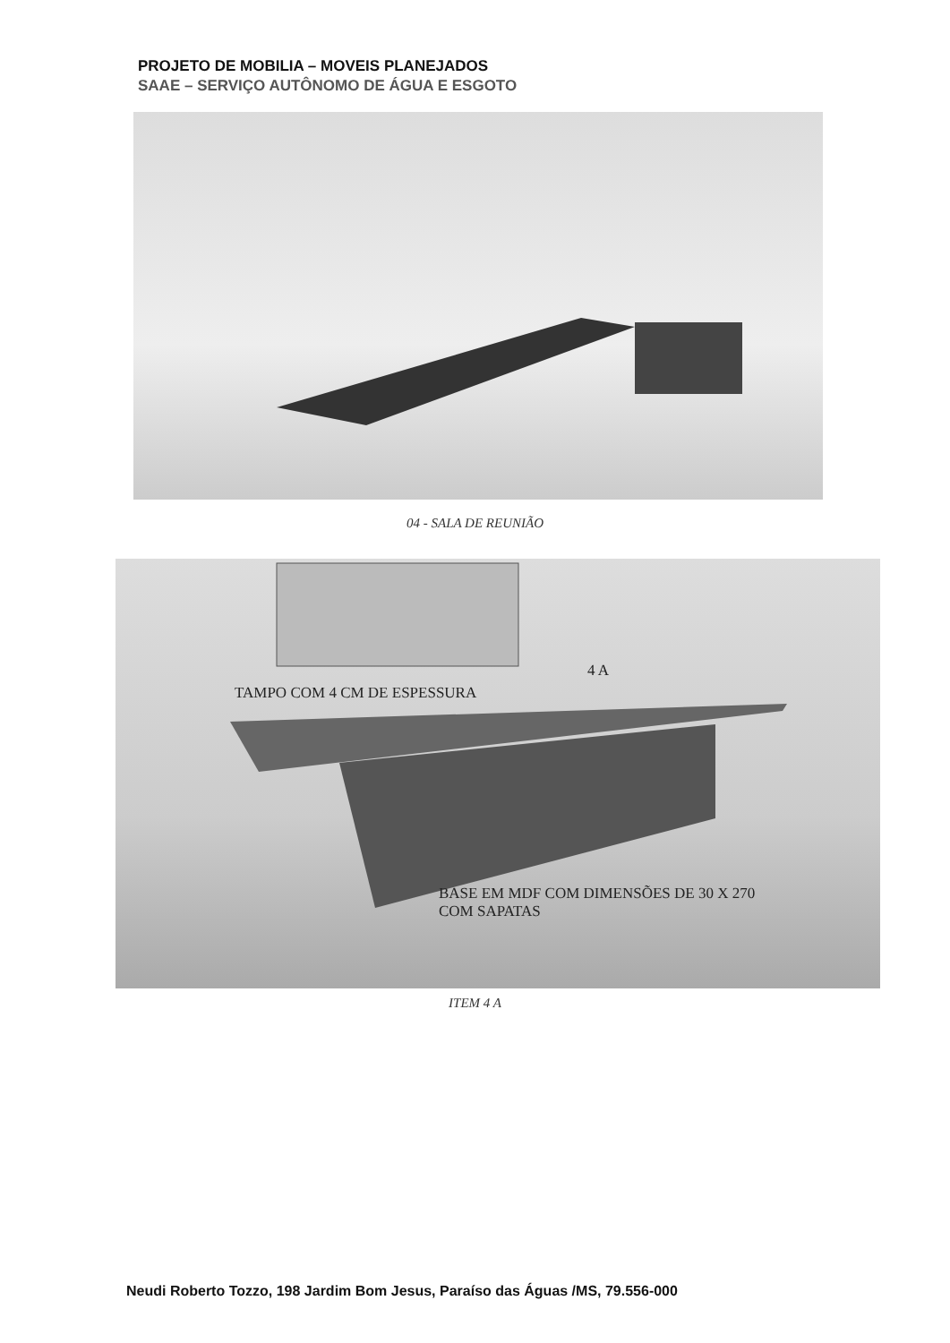PROJETO DE MOBILIA – MOVEIS PLANEJADOS
SAAE – SERVIÇO AUTÔNOMO DE ÁGUA E ESGOTO
04 - SALA DE REUNIÃO
4 A
TAMPO COM 4 CM DE ESPESSURA
BASE EM MDF COM DIMENSÕES DE 30 X 270
COM SAPATAS
ITEM 4 A
Neudi Roberto Tozzo, 198 Jardim Bom Jesus, Paraíso das Águas /MS, 79.556-000